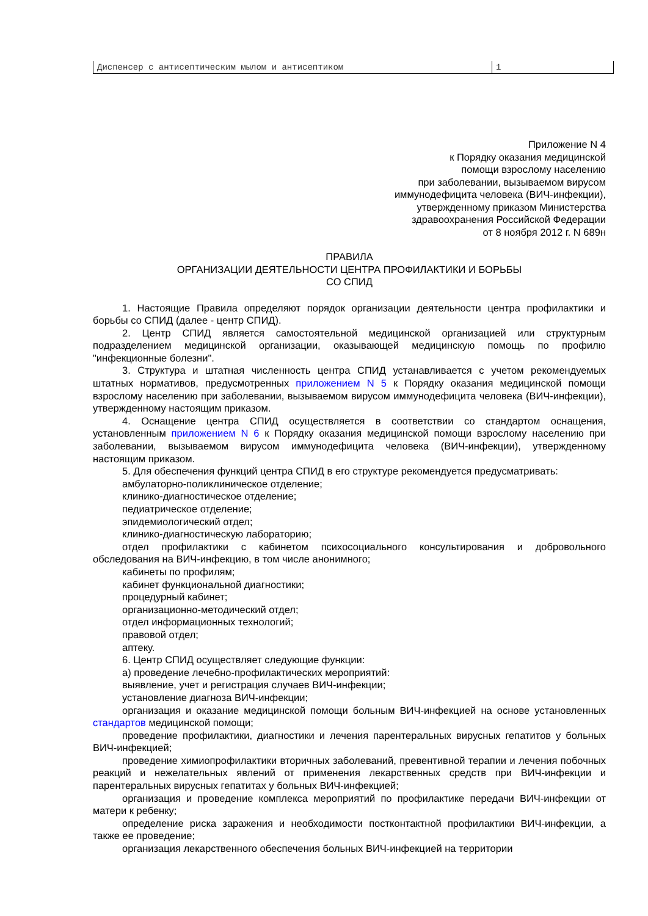| Диспенсер с антисептическим мылом и антисептиком | 1 |
Приложение N 4
к Порядку оказания медицинской
помощи взрослому населению
при заболевании, вызываемом вирусом
иммунодефицита человека (ВИЧ-инфекции),
утвержденному приказом Министерства
здравоохранения Российской Федерации
от 8 ноября 2012 г. N 689н
ПРАВИЛА
ОРГАНИЗАЦИИ ДЕЯТЕЛЬНОСТИ ЦЕНТРА ПРОФИЛАКТИКИ И БОРЬБЫ
СО СПИД
1. Настоящие Правила определяют порядок организации деятельности центра профилактики и борьбы со СПИД (далее - центр СПИД).
2. Центр СПИД является самостоятельной медицинской организацией или структурным подразделением медицинской организации, оказывающей медицинскую помощь по профилю "инфекционные болезни".
3. Структура и штатная численность центра СПИД устанавливается с учетом рекомендуемых штатных нормативов, предусмотренных приложением N 5 к Порядку оказания медицинской помощи взрослому населению при заболевании, вызываемом вирусом иммунодефицита человека (ВИЧ-инфекции), утвержденному настоящим приказом.
4. Оснащение центра СПИД осуществляется в соответствии со стандартом оснащения, установленным приложением N 6 к Порядку оказания медицинской помощи взрослому населению при заболевании, вызываемом вирусом иммунодефицита человека (ВИЧ-инфекции), утвержденному настоящим приказом.
5. Для обеспечения функций центра СПИД в его структуре рекомендуется предусматривать:
амбулаторно-поликлиническое отделение;
клинико-диагностическое отделение;
педиатрическое отделение;
эпидемиологический отдел;
клинико-диагностическую лабораторию;
отдел профилактики с кабинетом психосоциального консультирования и добровольного обследования на ВИЧ-инфекцию, в том числе анонимного;
кабинеты по профилям;
кабинет функциональной диагностики;
процедурный кабинет;
организационно-методический отдел;
отдел информационных технологий;
правовой отдел;
аптеку.
6. Центр СПИД осуществляет следующие функции:
а) проведение лечебно-профилактических мероприятий:
выявление, учет и регистрация случаев ВИЧ-инфекции;
установление диагноза ВИЧ-инфекции;
организация и оказание медицинской помощи больным ВИЧ-инфекцией на основе установленных стандартов медицинской помощи;
проведение профилактики, диагностики и лечения парентеральных вирусных гепатитов у больных ВИЧ-инфекцией;
проведение химиопрофилактики вторичных заболеваний, превентивной терапии и лечения побочных реакций и нежелательных явлений от применения лекарственных средств при ВИЧ-инфекции и парентеральных вирусных гепатитах у больных ВИЧ-инфекцией;
организация и проведение комплекса мероприятий по профилактике передачи ВИЧ-инфекции от матери к ребенку;
определение риска заражения и необходимости постконтактной профилактики ВИЧ-инфекции, а также ее проведение;
организация лекарственного обеспечения больных ВИЧ-инфекцией на территории